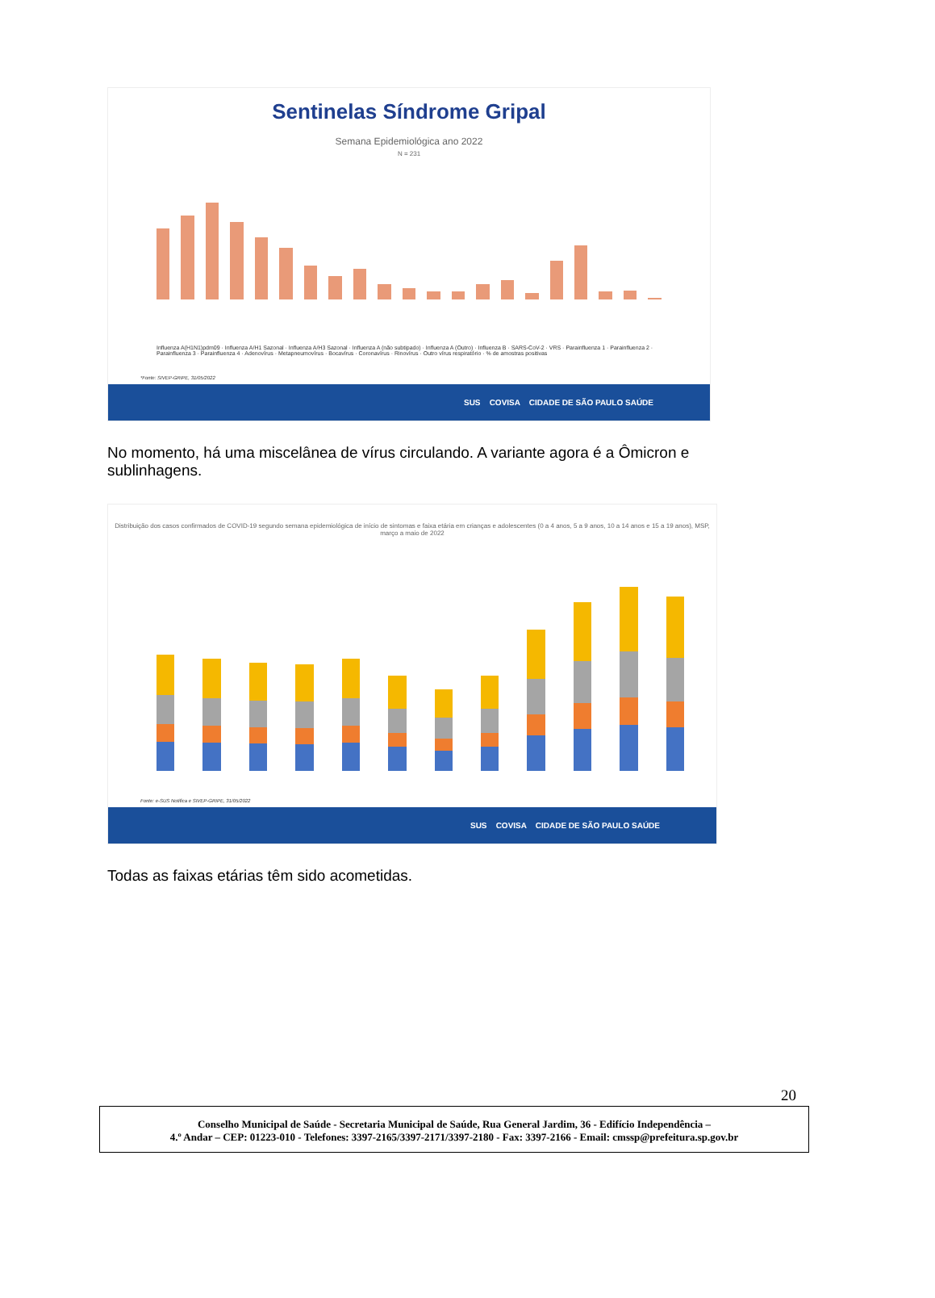Sentinelas Síndrome Gripal
Semana Epidemiológica ano 2022
N = 231
Influenza A(H1N1)pdm09 · Influenza A/H1 Sazonal · Influenza A/H3 Sazonal · Influenza A (não subtipado) · Influenza A (Outro) · Influenza B · SARS-CoV-2 · VRS · Parainfluenza 1 · Parainfluenza 2 · Parainfluenza 3 · Parainfluenza 4 · Adenovírus · Metapneumovírus · Bocavírus · Coronavírus · Rinovírus · Outro vírus respiratório · % de amostras positivas
*Fonte: SIVEP-GRIPE, 31/05/2022
SUS COVISA CIDADE DE SÃO PAULO SAÚDE
No momento, há uma miscelânea de vírus circulando. A variante agora é a Ômicron e sublinhagens.
Distribuição dos casos confirmados de COVID-19 segundo semana epidemiológica de início de sintomas e faixa etária em crianças e adolescentes (0 a 4 anos, 5 a 9 anos, 10 a 14 anos e 15 a 19 anos), MSP, março a maio de 2022
Fonte: e-SUS Notifica e SIVEP-GRIPE, 31/05/2022
SUS COVISA CIDADE DE SÃO PAULO SAÚDE
Todas as faixas etárias têm sido acometidas.
20
Conselho Municipal de Saúde - Secretaria Municipal de Saúde, Rua General Jardim, 36 - Edifício Independência –
4.º Andar – CEP: 01223-010 - Telefones: 3397-2165/3397-2171/3397-2180 - Fax: 3397-2166 - Email: cmssp@prefeitura.sp.gov.br